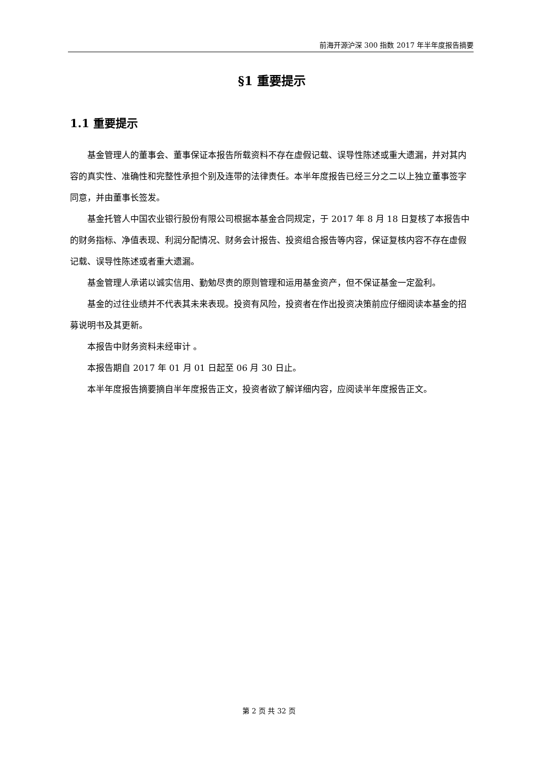前海开源沪深 300 指数 2017 年半年度报告摘要
§1 重要提示
1.1 重要提示
基金管理人的董事会、董事保证本报告所载资料不存在虚假记载、误导性陈述或重大遗漏，并对其内容的真实性、准确性和完整性承担个别及连带的法律责任。本半年度报告已经三分之二以上独立董事签字同意，并由董事长签发。
基金托管人中国农业银行股份有限公司根据本基金合同规定，于 2017 年 8 月 18 日复核了本报告中的财务指标、净值表现、利润分配情况、财务会计报告、投资组合报告等内容，保证复核内容不存在虚假记载、误导性陈述或者重大遗漏。
基金管理人承诺以诚实信用、勤勉尽责的原则管理和运用基金资产，但不保证基金一定盈利。
基金的过往业绩并不代表其未来表现。投资有风险，投资者在作出投资决策前应仔细阅读本基金的招募说明书及其更新。
本报告中财务资料未经审计 。
本报告期自 2017 年 01 月 01 日起至 06 月 30 日止。
本半年度报告摘要摘自半年度报告正文，投资者欲了解详细内容，应阅读半年度报告正文。
第 2 页 共 32 页